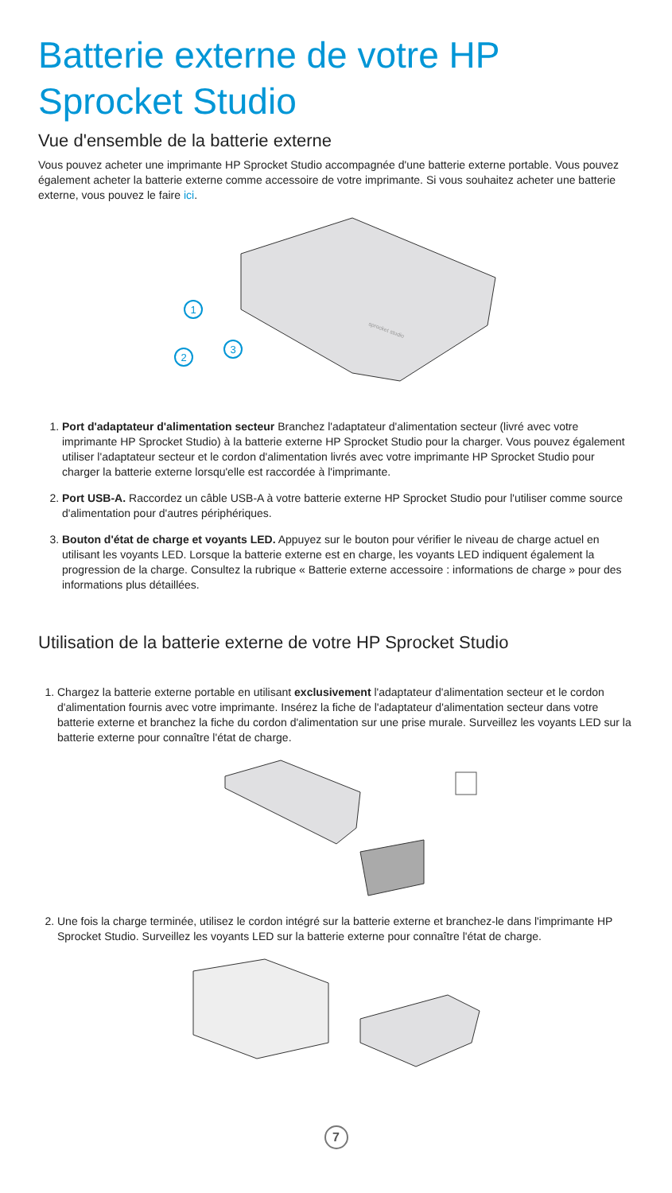Batterie externe de votre HP Sprocket Studio
Vue d'ensemble de la batterie externe
Vous pouvez acheter une imprimante HP Sprocket Studio accompagnée d'une batterie externe portable. Vous pouvez également acheter la batterie externe comme accessoire de votre imprimante. Si vous souhaitez acheter une batterie externe, vous pouvez le faire ici.
1
2
3
sprocket studio
1. Port d'adaptateur d'alimentation secteur Branchez l'adaptateur d'alimentation secteur (livré avec votre imprimante HP Sprocket Studio) à la batterie externe HP Sprocket Studio pour la charger. Vous pouvez également utiliser l'adaptateur secteur et le cordon d'alimentation livrés avec votre imprimante HP Sprocket Studio pour charger la batterie externe lorsqu'elle est raccordée à l'imprimante.
2. Port USB-A. Raccordez un câble USB-A à votre batterie externe HP Sprocket Studio pour l'utiliser comme source d'alimentation pour d'autres périphériques.
3. Bouton d'état de charge et voyants LED. Appuyez sur le bouton pour vérifier le niveau de charge actuel en utilisant les voyants LED. Lorsque la batterie externe est en charge, les voyants LED indiquent également la progression de la charge. Consultez la rubrique « Batterie externe accessoire : informations de charge » pour des informations plus détaillées.
Utilisation de la batterie externe de votre HP Sprocket Studio
1. Chargez la batterie externe portable en utilisant exclusivement l'adaptateur d'alimentation secteur et le cordon d'alimentation fournis avec votre imprimante. Insérez la fiche de l'adaptateur d'alimentation secteur dans votre batterie externe et branchez la fiche du cordon d'alimentation sur une prise murale. Surveillez les voyants LED sur la batterie externe pour connaître l'état de charge.
2. Une fois la charge terminée, utilisez le cordon intégré sur la batterie externe et branchez-le dans l'imprimante HP Sprocket Studio. Surveillez les voyants LED sur la batterie externe pour connaître l'état de charge.
7